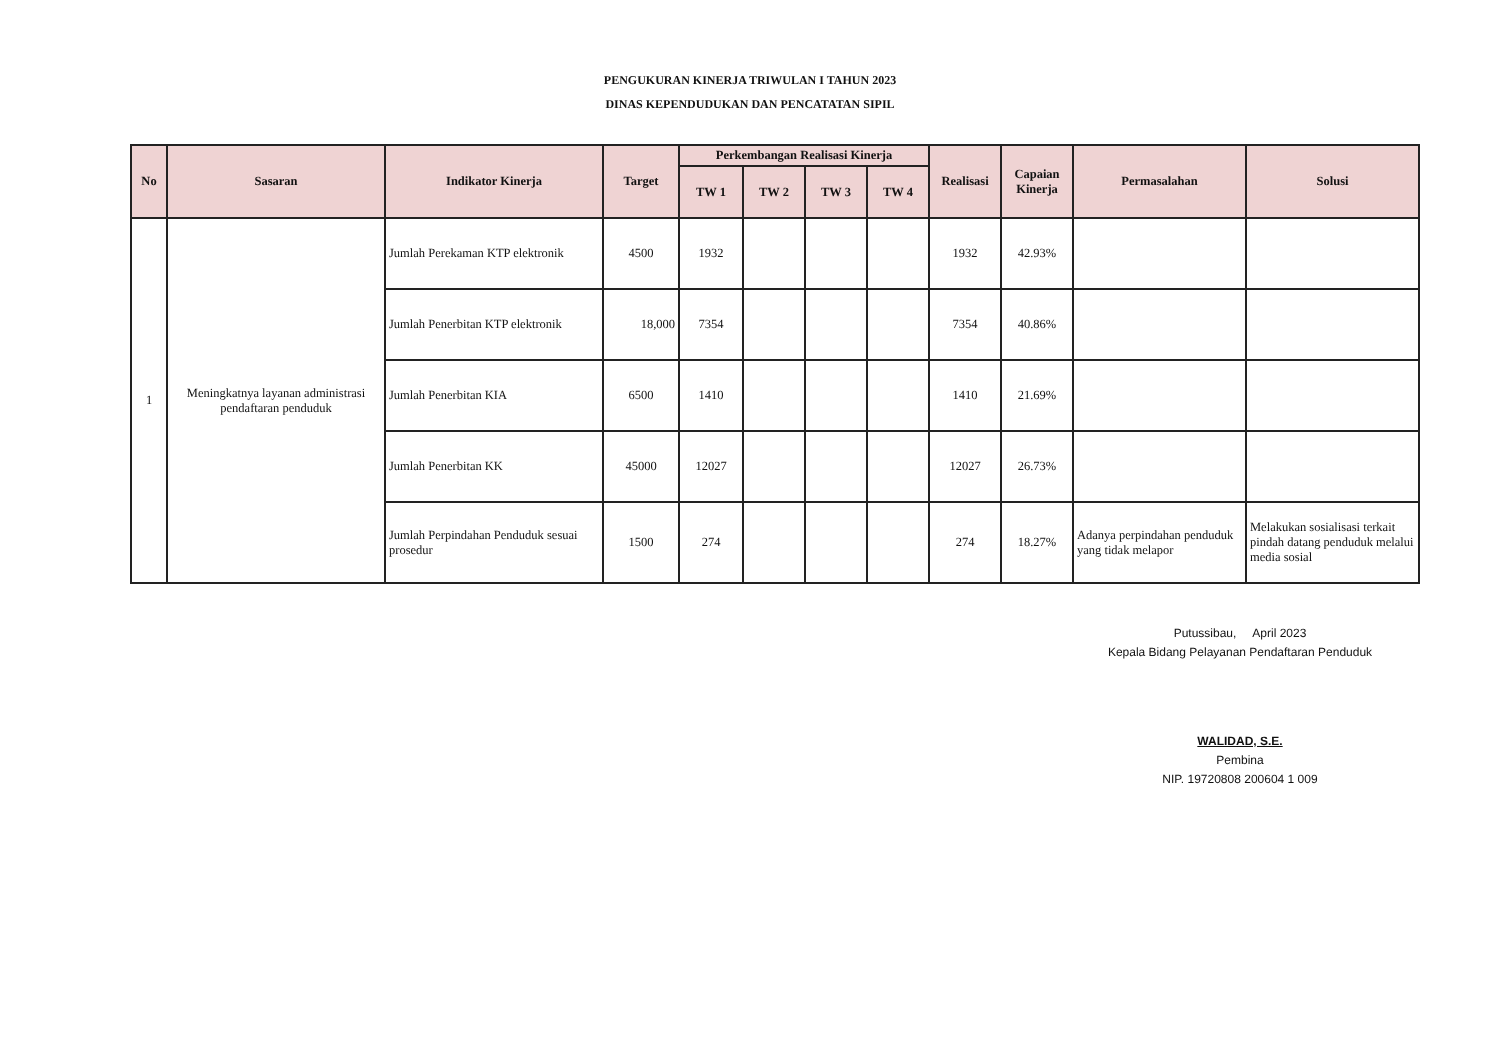PENGUKURAN KINERJA TRIWULAN I TAHUN 2023
DINAS KEPENDUDUKAN DAN PENCATATAN SIPIL
| No | Sasaran | Indikator Kinerja | Target | Perkembangan Realisasi Kinerja | | | | Realisasi | Capaian Kinerja | Permasalahan | Solusi |
| --- | --- | --- | --- | --- | --- | --- | --- | --- | --- | --- | --- |
| | | | | TW 1 | TW 2 | TW 3 | TW 4 | | | | |
| 1 | Meningkatnya layanan administrasi pendaftaran penduduk | Jumlah Perekaman KTP elektronik | 4500 | 1932 | | | | 1932 | 42.93% | | |
| | | Jumlah Penerbitan KTP elektronik | 18,000 | 7354 | | | | 7354 | 40.86% | | |
| | | Jumlah Penerbitan KIA | 6500 | 1410 | | | | 1410 | 21.69% | | |
| | | Jumlah Penerbitan KK | 45000 | 12027 | | | | 12027 | 26.73% | | |
| | | Jumlah Perpindahan Penduduk sesuai prosedur | 1500 | 274 | | | | 274 | 18.27% | Adanya perpindahan penduduk yang tidak melapor | Melakukan sosialisasi terkait pindah datang penduduk melalui media sosial |
Putussibau, April 2023
Kepala Bidang Pelayanan Pendaftaran Penduduk
WALIDAD, S.E.
Pembina
NIP. 19720808 200604 1 009